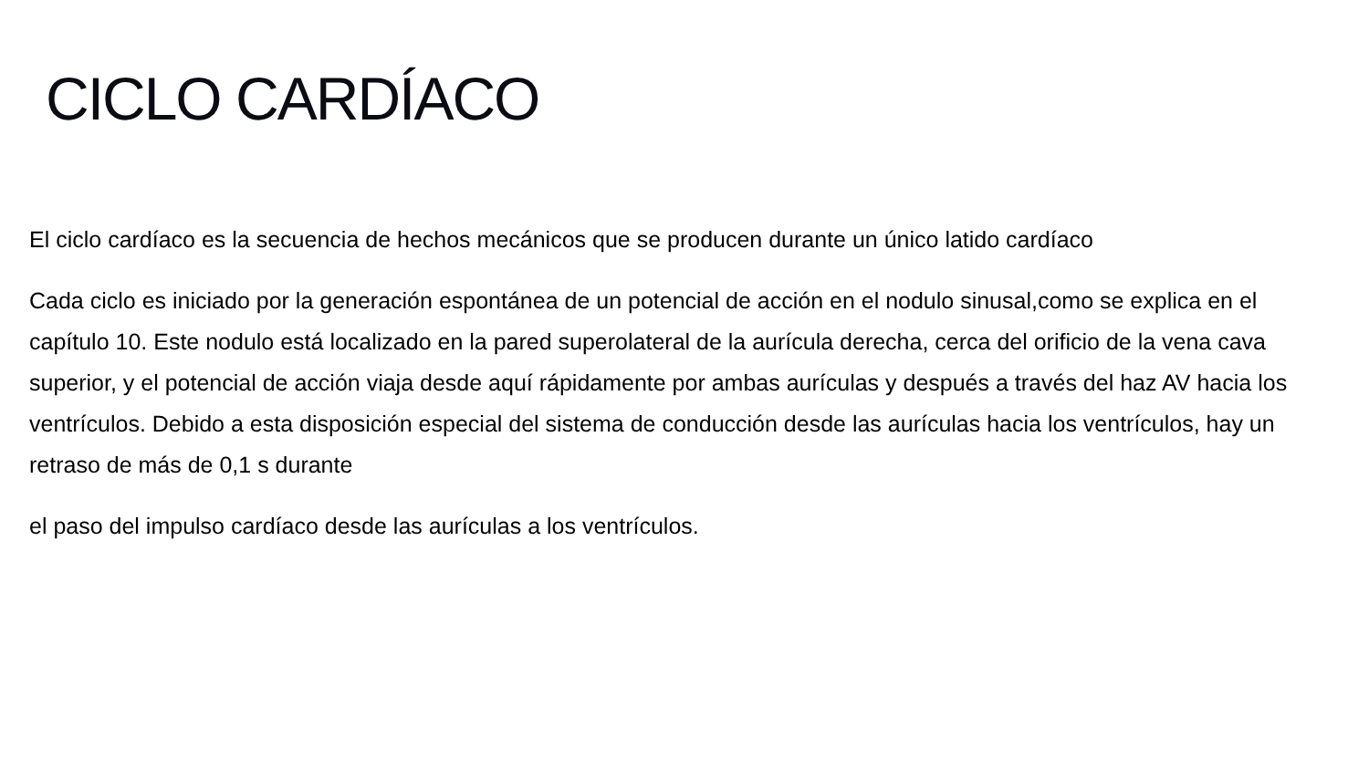CICLO CARDÍACO
El ciclo cardíaco es la secuencia de hechos mecánicos que se producen durante un único latido cardíaco
Cada ciclo es iniciado por la generación espontánea de un potencial de acción en el nodulo sinusal,como se explica en el capítulo 10. Este nodulo está localizado en la pared superolateral de la aurícula derecha, cerca del orificio de la vena cava superior, y el potencial de acción viaja desde aquí rápidamente por ambas aurículas y después a través del haz AV hacia los ventrículos. Debido a esta disposición especial del sistema de conducción desde las aurículas hacia los ventrículos, hay un retraso de más de 0,1 s durante
el paso del impulso cardíaco desde las aurículas a los ventrículos.